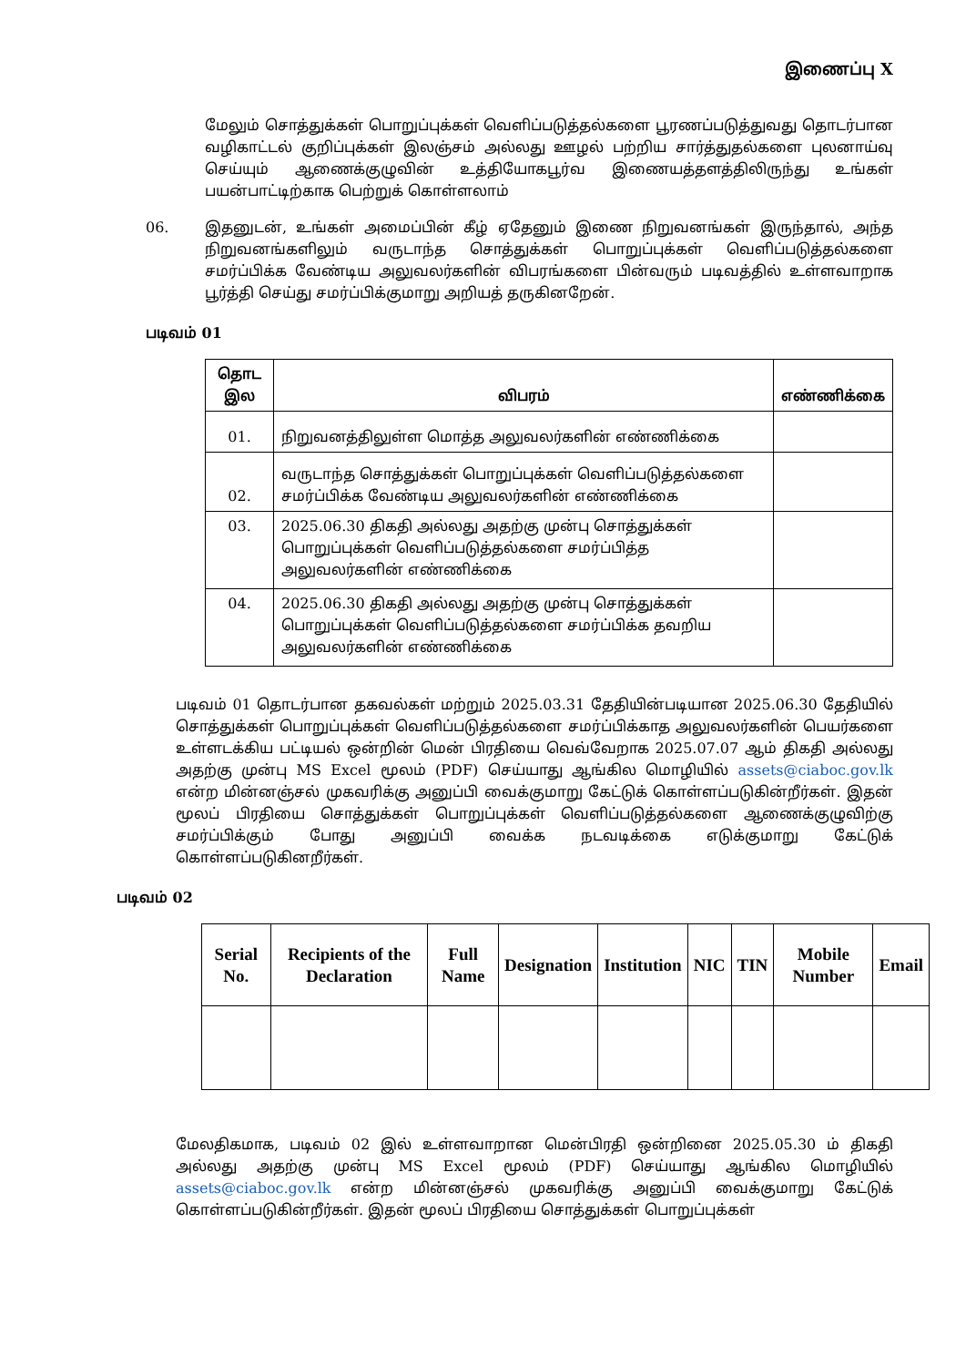இணைப்பு X
மேலும் சொத்துக்கள் பொறுப்புக்கள் வெளிப்படுத்தல்களை பூரணப்படுத்துவது தொடர்பான வழிகாட்டல் குறிப்புக்கள் இலஞ்சம் அல்லது ஊழல் பற்றிய சார்த்துதல்களை புலனாய்வு செய்யும் ஆணைக்குழுவின் உத்தியோகபூர்வ இணையத்தளத்திலிருந்து உங்கள் பயன்பாட்டிற்காக பெற்றுக் கொள்ளலாம்
06. இதனுடன், உங்கள் அமைப்பின் கீழ் ஏதேனும் இணை நிறுவனங்கள் இருந்தால், அந்த நிறுவனங்களிலும் வருடாந்த சொத்துக்கள் பொறுப்புக்கள் வெளிப்படுத்தல்களை சமர்ப்பிக்க வேண்டிய அலுவலர்களின் விபரங்களை பின்வரும் படிவத்தில் உள்ளவாறாக பூர்த்தி செய்து சமர்ப்பிக்குமாறு அறியத் தருகினறேன்.
படிவம் 01
| தொட இல | விபரம் | எண்ணிக்கை |
| --- | --- | --- |
| 01. | நிறுவனத்திலுள்ள மொத்த அலுவலர்களின் எண்ணிக்கை | |
| 02. | வருடாந்த சொத்துக்கள் பொறுப்புக்கள் வெளிப்படுத்தல்களை சமர்ப்பிக்க வேண்டிய அலுவலர்களின் எண்ணிக்கை | |
| 03. | 2025.06.30 திகதி அல்லது அதற்கு முன்பு சொத்துக்கள் பொறுப்புக்கள் வெளிப்படுத்தல்களை சமர்ப்பித்த அலுவலர்களின் எண்ணிக்கை | |
| 04. | 2025.06.30 திகதி அல்லது அதற்கு முன்பு சொத்துக்கள் பொறுப்புக்கள் வெளிப்படுத்தல்களை சமர்ப்பிக்க தவறிய அலுவலர்களின் எண்ணிக்கை | |
படிவம் 01 தொடர்பான தகவல்கள் மற்றும் 2025.03.31 தேதியின்படியான 2025.06.30 தேதியில் சொத்துக்கள் பொறுப்புக்கள் வெளிப்படுத்தல்களை சமர்ப்பிக்காத அலுவலர்களின் பெயர்களை உள்ளடக்கிய பட்டியல் ஒன்றின் மென் பிரதியை வெவ்வேறாக 2025.07.07 ஆம் திகதி அல்லது அதற்கு முன்பு MS Excel மூலம் (PDF) செய்யாது ஆங்கில மொழியில் assets@ciaboc.gov.lk என்ற மின்னஞ்சல் முகவரிக்கு அனுப்பி வைக்குமாறு கேட்டுக் கொள்ளப்படுகின்றீர்கள். இதன் மூலப் பிரதியை சொத்துக்கள் பொறுப்புக்கள் வெளிப்படுத்தல்களை ஆணைக்குழுவிற்கு சமர்ப்பிக்கும் போது அனுப்பி வைக்க நடவடிக்கை எடுக்குமாறு கேட்டுக் கொள்ளப்படுகினறீர்கள்.
படிவம் 02
| Serial No. | Recipients of the Declaration | Full Name | Designation | Institution | NIC | TIN | Mobile Number | Email |
| --- | --- | --- | --- | --- | --- | --- | --- | --- |
மேலதிகமாக, படிவம் 02 இல் உள்ளவாறான மென்பிரதி ஒன்றினை 2025.05.30 ம் திகதி அல்லது அதற்கு முன்பு MS Excel மூலம் (PDF) செய்யாது ஆங்கில மொழியில் assets@ciaboc.gov.lk என்ற மின்னஞ்சல் முகவரிக்கு அனுப்பி வைக்குமாறு கேட்டுக் கொள்ளப்படுகின்றீர்கள். இதன் மூலப் பிரதியை சொத்துக்கள் பொறுப்புக்கள்